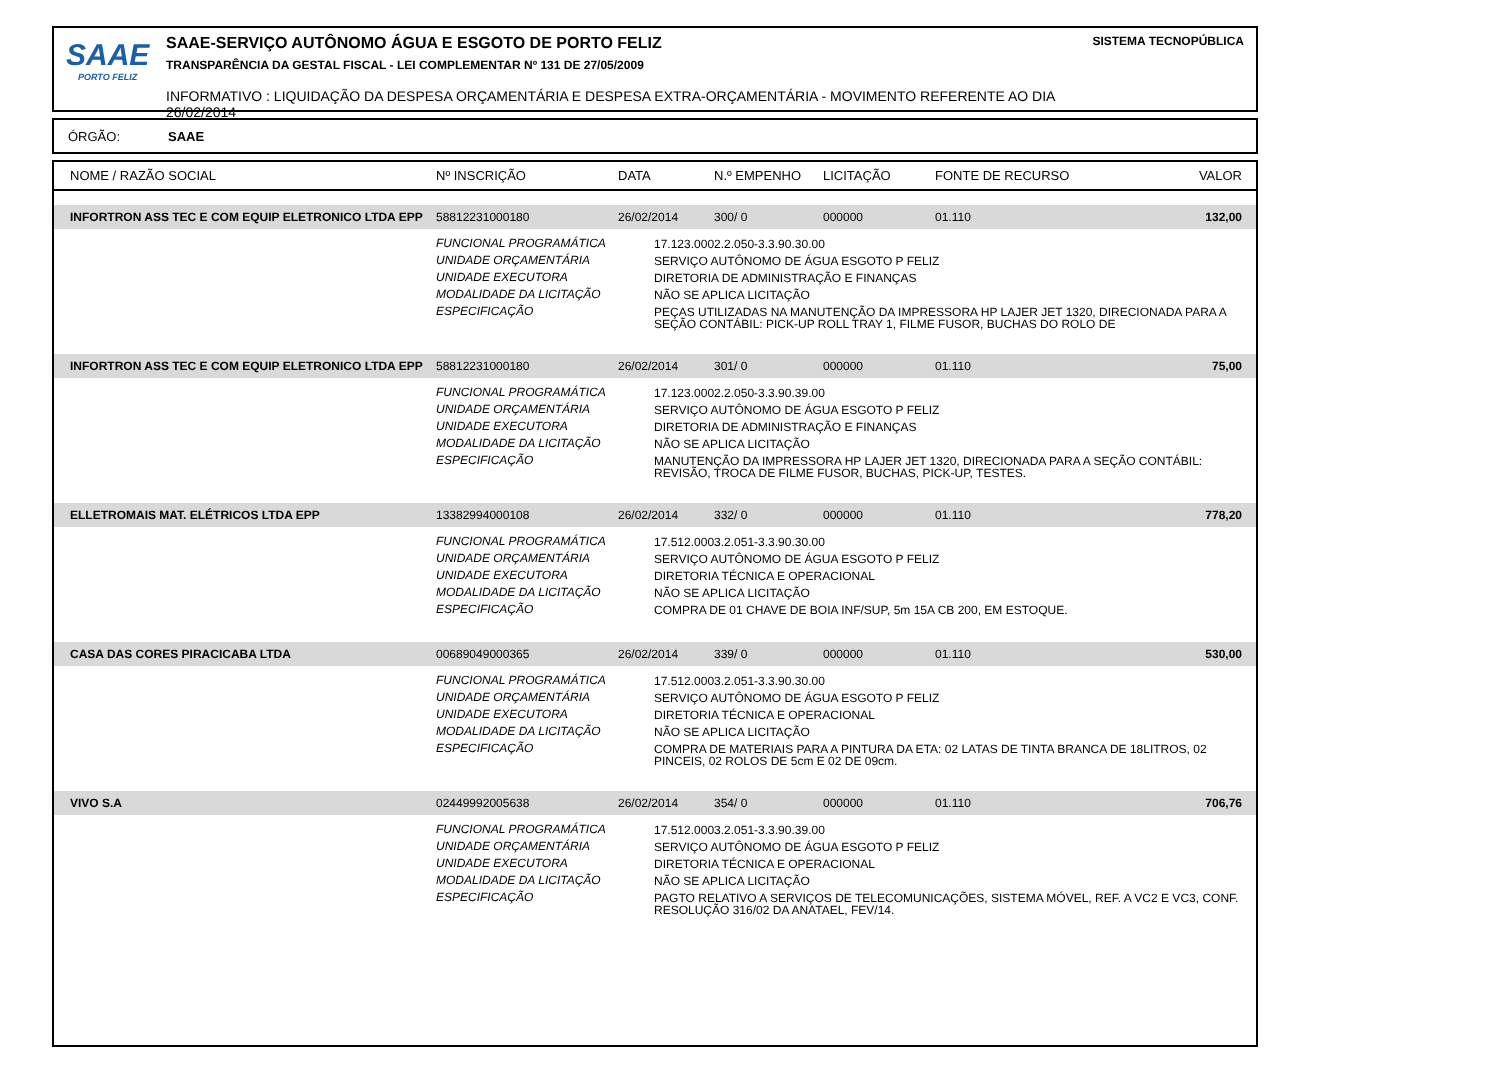SAAE
PORTO FELIZ
SAAE-SERVIÇO AUTÔNOMO ÁGUA E ESGOTO DE PORTO FELIZ
TRANSPARÊNCIA DA GESTAL FISCAL - LEI COMPLEMENTAR Nº 131 DE 27/05/2009
INFORMATIVO : LIQUIDAÇÃO DA DESPESA ORÇAMENTÁRIA E DESPESA EXTRA-ORÇAMENTÁRIA - MOVIMENTO REFERENTE AO DIA 26/02/2014
SISTEMA TECNOPÚBLICA
ÓRGÃO: SAAE
| NOME / RAZÃO SOCIAL | Nº INSCRIÇÃO | DATA | N.º EMPENHO | LICITAÇÃO | FONTE DE RECURSO | VALOR |
| --- | --- | --- | --- | --- | --- | --- |
| INFORTRON ASS TEC E COM EQUIP ELETRONICO LTDA EPP | 58812231000180 | 26/02/2014 | 300/ 0 | 000000 | 01.110 | 132,00 |
| | FUNCIONAL PROGRAMÁTICA 17.123.0002.2.050-3.3.90.30.00 UNIDADE ORÇAMENTÁRIA SERVIÇO AUTÔNOMO DE ÁGUA ESGOTO P FELIZ UNIDADE EXECUTORA DIRETORIA DE ADMINISTRAÇÃO E FINANÇAS MODALIDADE DA LICITAÇÃO NÃO SE APLICA LICITAÇÃO ESPECIFICAÇÃO PEÇAS UTILIZADAS NA MANUTENÇÃO DA IMPRESSORA HP LAJER JET 1320, DIRECIONADA PARA A SEÇÃO CONTÁBIL: PICK-UP ROLL TRAY 1, FILME FUSOR, BUCHAS DO ROLO DE | | | | | |
| INFORTRON ASS TEC E COM EQUIP ELETRONICO LTDA EPP | 58812231000180 | 26/02/2014 | 301/ 0 | 000000 | 01.110 | 75,00 |
| | FUNCIONAL PROGRAMÁTICA 17.123.0002.2.050-3.3.90.39.00 UNIDADE ORÇAMENTÁRIA SERVIÇO AUTÔNOMO DE ÁGUA ESGOTO P FELIZ UNIDADE EXECUTORA DIRETORIA DE ADMINISTRAÇÃO E FINANÇAS MODALIDADE DA LICITAÇÃO NÃO SE APLICA LICITAÇÃO ESPECIFICAÇÃO MANUTENÇÃO DA IMPRESSORA HP LAJER JET 1320, DIRECIONADA PARA A SEÇÃO CONTÁBIL: REVISÃO, TROCA DE FILME FUSOR, BUCHAS, PICK-UP, TESTES. | | | | | |
| ELLETROMAIS MAT. ELÉTRICOS LTDA EPP | 13382994000108 | 26/02/2014 | 332/ 0 | 000000 | 01.110 | 778,20 |
| | FUNCIONAL PROGRAMÁTICA 17.512.0003.2.051-3.3.90.30.00 UNIDADE ORÇAMENTÁRIA SERVIÇO AUTÔNOMO DE ÁGUA ESGOTO P FELIZ UNIDADE EXECUTORA DIRETORIA TÉCNICA E OPERACIONAL MODALIDADE DA LICITAÇÃO NÃO SE APLICA LICITAÇÃO ESPECIFICAÇÃO COMPRA DE 01 CHAVE DE BOIA INF/SUP, 5m 15A CB 200, EM ESTOQUE. | | | | | |
| CASA DAS CORES PIRACICABA LTDA | 00689049000365 | 26/02/2014 | 339/ 0 | 000000 | 01.110 | 530,00 |
| | FUNCIONAL PROGRAMÁTICA 17.512.0003.2.051-3.3.90.30.00 UNIDADE ORÇAMENTÁRIA SERVIÇO AUTÔNOMO DE ÁGUA ESGOTO P FELIZ UNIDADE EXECUTORA DIRETORIA TÉCNICA E OPERACIONAL MODALIDADE DA LICITAÇÃO NÃO SE APLICA LICITAÇÃO ESPECIFICAÇÃO COMPRA DE MATERIAIS PARA A PINTURA DA ETA: 02 LATAS DE TINTA BRANCA DE 18LITROS, 02 PINCEIS, 02 ROLOS DE 5cm E 02 DE 09cm. | | | | | |
| VIVO S.A | 02449992005638 | 26/02/2014 | 354/ 0 | 000000 | 01.110 | 706,76 |
| | FUNCIONAL PROGRAMÁTICA 17.512.0003.2.051-3.3.90.39.00 UNIDADE ORÇAMENTÁRIA SERVIÇO AUTÔNOMO DE ÁGUA ESGOTO P FELIZ UNIDADE EXECUTORA DIRETORIA TÉCNICA E OPERACIONAL MODALIDADE DA LICITAÇÃO NÃO SE APLICA LICITAÇÃO ESPECIFICAÇÃO PAGTO RELATIVO A SERVIÇOS DE TELECOMUNICAÇÕES, SISTEMA MÓVEL, REF. A VC2 E VC3, CONF. RESOLUÇÃO 316/02 DA ANATAEL, FEV/14. | | | | | |